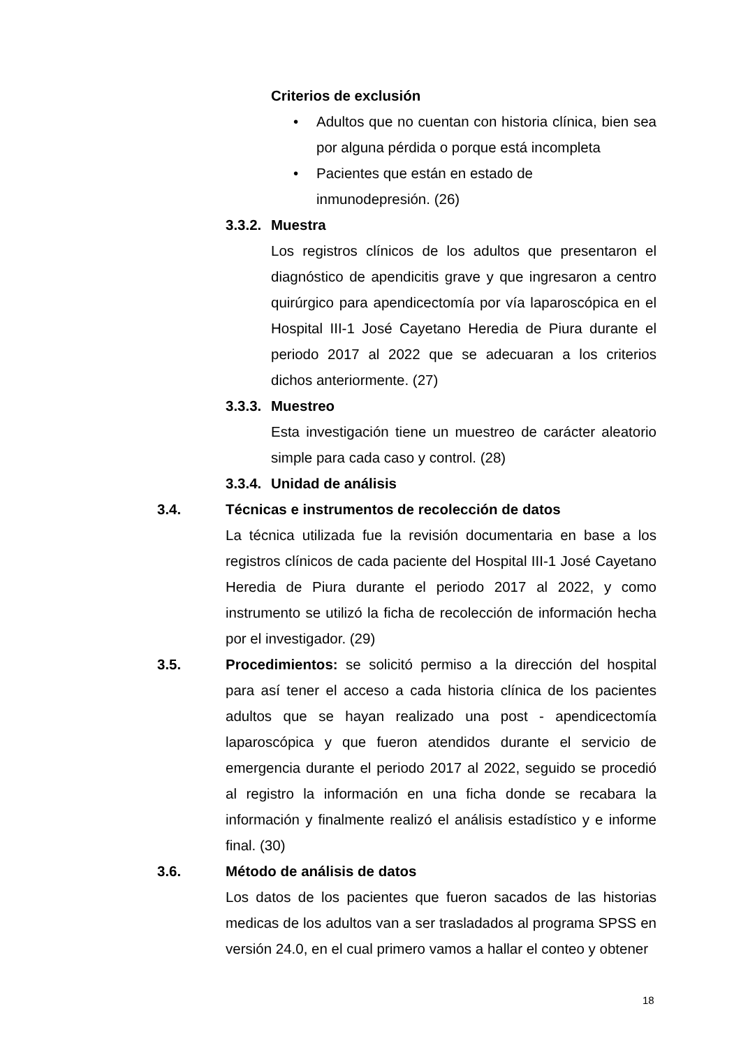Criterios de exclusión
• Adultos que no cuentan con historia clínica, bien sea por alguna pérdida o porque está incompleta
• Pacientes que están en estado de
inmunodepresión. (26)
3.3.2. Muestra
Los registros clínicos de los adultos que presentaron el diagnóstico de apendicitis grave y que ingresaron a centro quirúrgico para apendicectomía por vía laparoscópica en el Hospital III-1 José Cayetano Heredia de Piura durante el periodo 2017 al 2022 que se adecuaran a los criterios dichos anteriormente. (27)
3.3.3. Muestreo
Esta investigación tiene un muestreo de carácter aleatorio simple para cada caso y control. (28)
3.3.4. Unidad de análisis
3.4. Técnicas e instrumentos de recolección de datos
La técnica utilizada fue la revisión documentaria en base a los registros clínicos de cada paciente del Hospital III-1 José Cayetano Heredia de Piura durante el periodo 2017 al 2022, y como instrumento se utilizó la ficha de recolección de información hecha por el investigador. (29)
3.5. Procedimientos: se solicitó permiso a la dirección del hospital para así tener el acceso a cada historia clínica de los pacientes adultos que se hayan realizado una post - apendicectomía laparoscópica y que fueron atendidos durante el servicio de emergencia durante el periodo 2017 al 2022, seguido se procedió al registro la información en una ficha donde se recabara la información y finalmente realizó el análisis estadístico y e informe final. (30)
3.6. Método de análisis de datos
Los datos de los pacientes que fueron sacados de las historias medicas de los adultos van a ser trasladados al programa SPSS en versión 24.0, en el cual primero vamos a hallar el conteo y obtener
18